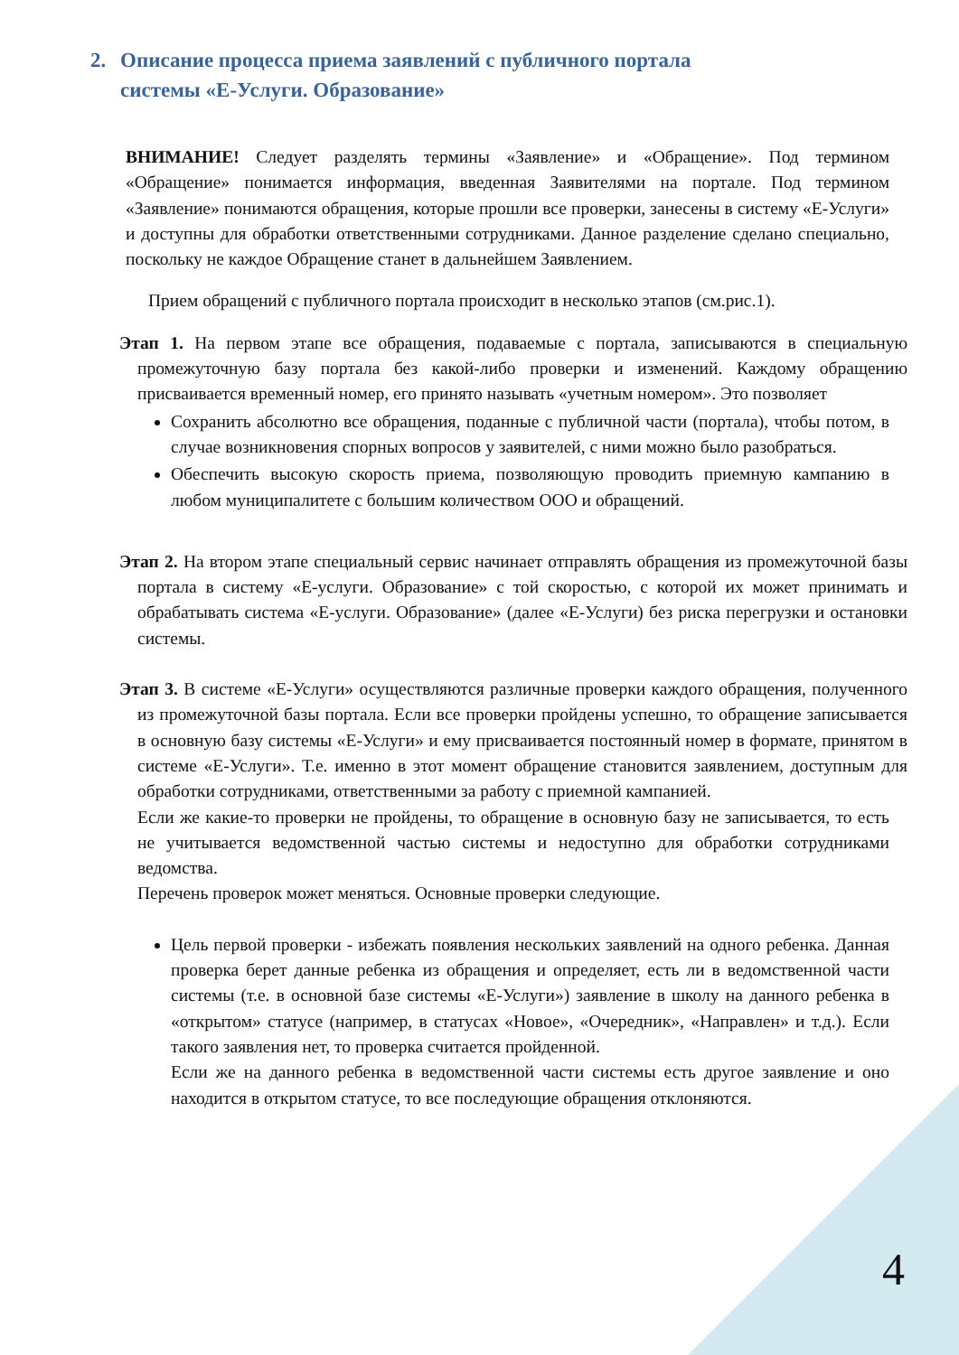2. Описание процесса приема заявлений с публичного портала
системы «Е-Услуги. Образование»
ВНИМАНИЕ! Следует разделять термины «Заявление» и «Обращение». Под термином «Обращение» понимается информация, введенная Заявителями на портале. Под термином «Заявление» понимаются обращения, которые прошли все проверки, занесены в систему «Е-Услуги» и доступны для обработки ответственными сотрудниками. Данное разделение сделано специально, поскольку не каждое Обращение станет в дальнейшем Заявлением.
Прием обращений с публичного портала происходит в несколько этапов (см.рис.1).
Этап 1. На первом этапе все обращения, подаваемые с портала, записываются в специальную промежуточную базу портала без какой-либо проверки и изменений. Каждому обращению присваивается временный номер, его принято называть «учетным номером». Это позволяет
Сохранить абсолютно все обращения, поданные с публичной части (портала), чтобы потом, в случае возникновения спорных вопросов у заявителей, с ними можно было разобраться.
Обеспечить высокую скорость приема, позволяющую проводить приемную кампанию в любом муниципалитете с большим количеством ООО и обращений.
Этап 2. На втором этапе специальный сервис начинает отправлять обращения из промежуточной базы портала в систему «Е-услуги. Образование» с той скоростью, с которой их может принимать и обрабатывать система «Е-услуги. Образование» (далее «Е-Услуги) без риска перегрузки и остановки системы.
Этап 3. В системе «Е-Услуги» осуществляются различные проверки каждого обращения, полученного из промежуточной базы портала. Если все проверки пройдены успешно, то обращение записывается в основную базу системы «Е-Услуги» и ему присваивается постоянный номер в формате, принятом в системе «Е-Услуги». Т.е. именно в этот момент обращение становится заявлением, доступным для обработки сотрудниками, ответственными за работу с приемной кампанией.
Если же какие-то проверки не пройдены, то обращение в основную базу не записывается, то есть не учитывается ведомственной частью системы и недоступно для обработки сотрудниками ведомства.
Перечень проверок может меняться. Основные проверки следующие.
Цель первой проверки - избежать появления нескольких заявлений на одного ребенка. Данная проверка берет данные ребенка из обращения и определяет, есть ли в ведомственной части системы (т.е. в основной базе системы «Е-Услуги») заявление в школу на данного ребенка в «открытом» статусе (например, в статусах «Новое», «Очередник», «Направлен» и т.д.). Если такого заявления нет, то проверка считается пройденной.
Если же на данного ребенка в ведомственной части системы есть другое заявление и оно находится в открытом статусе, то все последующие обращения отклоняются.
4